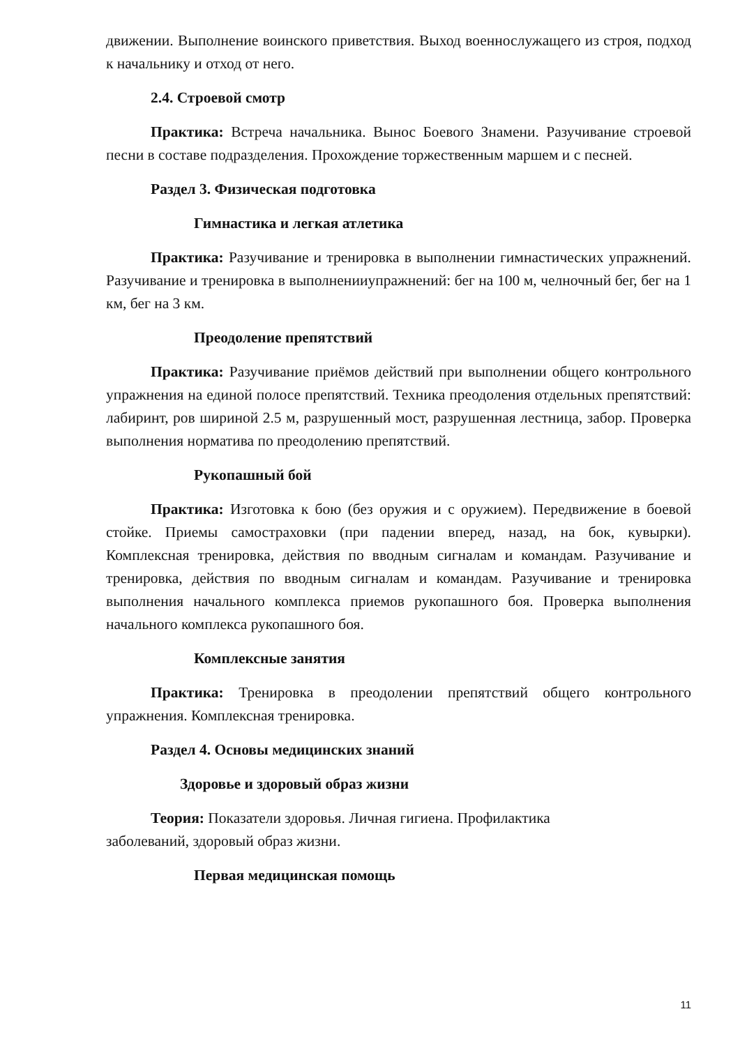движении. Выполнение воинского приветствия. Выход военнослужащего из строя, подход к начальнику и отход от него.
2.4. Строевой смотр
Практика: Встреча начальника. Вынос Боевого Знамени. Разучивание строевой песни в составе подразделения. Прохождение торжественным маршем и с песней.
Раздел 3. Физическая подготовка
Гимнастика и легкая атлетика
Практика: Разучивание и тренировка в выполнении гимнастических упражнений. Разучивание и тренировка в выполненииупражнений: бег на 100 м, челночный бег, бег на 1 км, бег на 3 км.
Преодоление препятствий
Практика: Разучивание приёмов действий при выполнении общего контрольного упражнения на единой полосе препятствий. Техника преодоления отдельных препятствий: лабиринт, ров шириной 2.5 м, разрушенный мост, разрушенная лестница, забор. Проверка выполнения норматива по преодолению препятствий.
Рукопашный бой
Практика: Изготовка к бою (без оружия и с оружием). Передвижение в боевой стойке. Приемы самостраховки (при падении вперед, назад, на бок, кувырки). Комплексная тренировка, действия по вводным сигналам и командам. Разучивание и тренировка, действия по вводным сигналам и командам. Разучивание и тренировка выполнения начального комплекса приемов рукопашного боя. Проверка выполнения начального комплекса рукопашного боя.
Комплексные занятия
Практика: Тренировка в преодолении препятствий общего контрольного упражнения. Комплексная тренировка.
Раздел 4. Основы медицинских знаний
Здоровье и здоровый образ жизни
Теория: Показатели здоровья. Личная гигиена. Профилактика
заболеваний, здоровый образ жизни.
Первая медицинская помощь
11